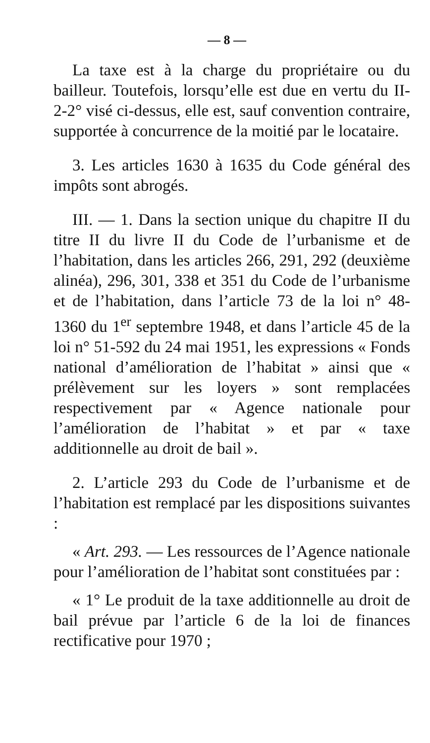— 8 —
La taxe est à la charge du propriétaire ou du bailleur. Toutefois, lorsqu’elle est due en vertu du II-2-2° visé ci-dessus, elle est, sauf convention contraire, supportée à concurrence de la moitié par le locataire.
3. Les articles 1630 à 1635 du Code général des impôts sont abrogés.
III. — 1. Dans la section unique du chapitre II du titre II du livre II du Code de l’urbanisme et de l’habitation, dans les articles 266, 291, 292 (deuxième alinéa), 296, 301, 338 et 351 du Code de l’urbanisme et de l’habitation, dans l’article 73 de la loi n° 48-1360 du 1<sup>er</sup> septembre 1948, et dans l’article 45 de la loi n° 51-592 du 24 mai 1951, les expressions « Fonds national d’amélioration de l’habitat » ainsi que « prélèvement sur les loyers » sont remplacées respectivement par « Agence nationale pour l’amélioration de l’habitat » et par « taxe additionnelle au droit de bail ».
2. L’article 293 du Code de l’urbanisme et de l’habitation est remplacé par les dispositions suivantes :
« Art. 293. — Les ressources de l’Agence nationale pour l’amélioration de l’habitat sont constituées par :
« 1° Le produit de la taxe additionnelle au droit de bail prévue par l’article 6 de la loi de finances rectificative pour 1970 ;